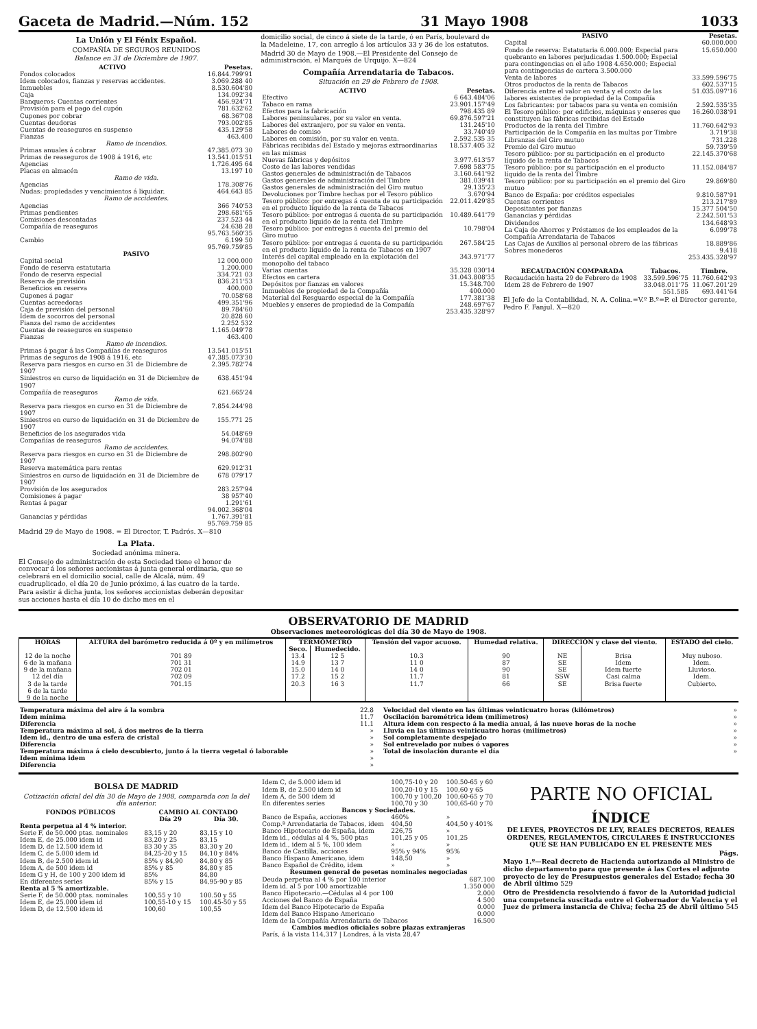Gaceta de Madrid.—Núm. 152 31 Mayo 1908 1033
La Unión y El Fénix Español.
COMPAÑÍA DE SEGUROS REUNIDOS
Balance en 31 de Diciembre de 1907.
| ACTIVO | Pesetas. |
| --- | --- |
| Fondos colocados | 16.844.799'91 |
| Idem colocados, fianzas y reservas accidentes. | 3.069.288 40 |
| Inmuebles | 8.530.604'80 |
| Caja | 134.092'34 |
| Banqueros: Cuentas corrientes | 456.924'71 |
| Provisión para el pago del cupón | 781.632'62 |
| Cupones por cobrar | 68.367'08 |
| Cuentas deudoras | 793.002'85 |
| Cuentas de reaseguros en suspenso | 435.129'58 |
| Fianzas | 463.400 |
| Ramo de incendios. | |
| Primas anuales á cobrar | 47.385.073 30 |
| Primas de reaseguros de 1908 á 1916, etc | 13.541.015'51 |
| Agencias | 1.726.495 64 |
| Placas en almacén | 13.197 10 |
| Ramo de vida. | |
| Agencias | 178.308'76 |
| Nudas: propiedades y vencimientos á liquidar. | 464.643 85 |
| Ramo de accidentes. | |
| Agencias | 366 740'53 |
| Primas pendientes | 298.681'65 |
| Comisiones descontadas | 237.523 44 |
| Compañía de reaseguros | 24.638 28 |
| | 95.763.560'35 |
| Cambio | 6.199 50 |
| | 95.769.759'85 |
| PASIVO | |
| Capital social | 12 000.000 |
| Fondo de reserva estatutaria | 1.200.000 |
| Fondo de reserva especial | 334.721 03 |
| Reserva de previsión | 836.211'53 |
| Beneficios en reserva | 400.000 |
| Cupones á pagar | 70.058'68 |
| Cuentas acreedoras | 499.351'96 |
| Caja de previsión del personal | 89.784'60 |
| Idem de socorros del personal | 20.828 60 |
| Fianza del ramo de accidentes | 2.252 532 |
| Cuentas de reaseguros en suspenso | 1.165.049'78 |
| Fianzas | 463.400 |
| Ramo de incendios. | |
| Primas á pagar á las Compañías de reaseguros | 13.541.015'51 |
| Primas de seguros de 1908 á 1916, etc | 47.385.073'30 |
| Reserva para riesgos en curso en 31 de Diciembre de 1907 | 2.395.782'74 |
| Siniestros en curso de liquidación en 31 de Diciembre de 1907 | 638.451'94 |
| Compañía de reaseguros | 621.665'24 |
| Ramo de vida. | |
| Reserva para riesgos en curso en 31 de Diciembre de 1907 | 7.854.244'98 |
| Siniestros en curso de liquidación en 31 de Diciembre de 1907 | 155.771 25 |
| Beneficios de los asegurados vida | 54.048'69 |
| Compañías de reaseguros | 94.074'88 |
| Ramo de accidentes. | |
| Reserva para riesgos en curso en 31 de Diciembre de 1907 | 298.802'90 |
| Reserva matemática para rentas | 629.912'31 |
| Siniestros en curso de liquidación en 31 de Diciembre de 1907 | 678 079'17 |
| Provisión de los asegurados | 283.257'94 |
| Comisiones á pagar | 38 957'40 |
| Rentas á pagar | 1.291'61 |
| | 94.002.368'04 |
| Ganancias y pérdidas | 1.767.391'81 |
| | 95.769.759 85 |
Madrid 29 de Mayo de 1908. = El Director, T. Padrós. X—810
La Plata.
Sociedad anónima minera.
El Consejo de administración de esta Sociedad tiene el honor de convocar á los señores accionistas á junta general ordinaria, que se celebrará en el domicilio social, calle de Alcalá, núm. 49 cuadruplicado, el día 20 de Junio próximo, á las cuatro de la tarde.
Para asistir á dicha junta, los señores accionistas deberán depositar sus acciones hasta el día 10 de dicho mes en el
domicilio social, de cinco á siete de la tarde, ó en París, boulevard de la Madeleine, 17, con arreglo á los artículos 33 y 36 de los estatutos.
Madrid 30 de Mayo de 1908.—El Presidente del Consejo de administración, el Marqués de Urquijo. X—824
Compañía Arrendataria de Tabacos.
Situación en 29 de Febrero de 1908.
| ACTIVO | Pesetas. |
| --- | --- |
| Efectivo | 6 643.484'06 |
| Tabaco en rama | 23.901.157'49 |
| Efectos para la fabricación | 798.435 89 |
| Labores peninsulares, por su valor en venta. | 69.876.597'21 |
| Labores del extranjero, por su valor en venta. | 131.245'10 |
| Labores de comiso | 33.740'49 |
| Labores en comisión, por su valor en venta. | 2.592.535 35 |
| Fábricas recibidas del Estado y mejoras extraordinarias en las mismas | 18.537.405 32 |
| Nuevas fábricas y depósitos | 3.977.613'57 |
| Costo de las labores vendidas | 7.698 583'75 |
| Gastos generales de administración de Tabacos | 3.160.641'92 |
| Gastos generales de administración del Timbre | 381.039'41 |
| Gastos generales de administración del Giro mutuo | 29.135'23 |
| Devoluciones por Timbre hechas por el Tesoro público | 3.670'94 |
| Tesoro público: por entregas á cuenta de su participación en el producto líquido de la renta de Tabacos | 22.011.429'85 |
| Tesoro público: por entregas á cuenta de su participación en el producto líquido de la renta del Timbre | 10.489.641'79 |
| Tesoro público: por entregas á cuenta del premio del Giro mutuo | 10.798'04 |
| Tesoro público: por entregas á cuenta de su participación en el producto líquido de la renta de Tabacos en 1907 | 267.584'25 |
| Interés del capital empleado en la explotación del monopolio del tabaco | 343.971'77 |
| Varias cuentas | 35.328 030'14 |
| Efectos en cartera | 31.043.808'35 |
| Depósitos por fianzas en valores | 15.348.700 |
| Inmuebles de propiedad de la Compañía | 400.000 |
| Material del Resguardo especial de la Compañía | 177.381'38 |
| Muebles y enseres de propiedad de la Compañía | 248.697'67 |
| | 253.435.328'97 |
| PASIVO | Pesetas. |
| --- | --- |
| Capital | 60.000.000 |
| Fondo de reserva: Estatutaria 6.000.000; Especial para quebranto en labores perjudicadas 1.500.000; Especial para contingencias en el año 1908 4.650.000; Especial para contingencias de cartera 3.500.000 | 15.650.000 |
| Venta de labores | 33.599.596'75 |
| Otros productos de la renta de Tabacos | 602.537'15 |
| Diferencia entre el valor en venta y el costo de las labores existentes de propiedad de la Compañía | 51.035.097'16 |
| Los fabricantes: por tabacos para su venta en comisión | 2.592.535'35 |
| El Tesoro público: por edificios, máquinas y enseres que constituyen las fábricas recibidas del Estado | 16.260.038'91 |
| Productos de la renta del Timbre | 11.760.642'93 |
| Participación de la Compañía en las multas por Timbre | 3.719'38 |
| Libranzas del Giro mutuo | 731.228 |
| Premio del Giro mutuo | 59.739'59 |
| Tesoro público: por su participación en el producto líquido de la renta de Tabacos | 22.145.370'68 |
| Tesoro público: por su participación en el producto líquido de la renta del Timbre | 11.152.084'87 |
| Tesoro público: por su participación en el premio del Giro mutuo | 29.869'80 |
| Banco de España: por créditos especiales | 9.810.587'91 |
| Cuentas corrientes | 213.217'89 |
| Depositantes por fianzas | 15.377 504'50 |
| Ganancias y pérdidas | 2.242.501'53 |
| Dividendos | 134.648'93 |
| La Caja de Ahorros y Préstamos de los empleados de la Compañía Arrendataria de Tabacos | 6.099'78 |
| Las Cajas de Auxilios al personal obrero de las fábricas | 18.889'86 |
| Sobres monederos | 9.418 |
| | 253.435.328'97 |
| RECAUDACIÓN COMPARADA | Tabacos. | Timbre. |
| --- | --- | --- |
| Recaudación hasta 29 de Febrero de 1908 | 33.599.596'75 | 11.760.642'93 |
| Idem 28 de Febrero de 1907 | 33.048.011'75 | 11.067.201'29 |
| | 551.585 | 693.441'64 |
El Jefe de la Contabilidad, N. A. Colina.=V.º B.º=P. el Director gerente, Pedro F. Fanjul. X—820
OBSERVATORIO DE MADRID
Observaciones meteorológicas del día 30 de Mayo de 1908.
| HORAS | ALTURA del barómetro reducida á 0º y en milímetros | TERMÓMETRO | | Tensión del vapor acuoso. | Humedad relativa. | DIRECCIÓN y clase del viento. | | ESTADO del cielo. |
| --- | --- | --- | --- | --- | --- | --- | --- | --- |
| | | Seco. | Humedecido. | | | | | |
| 12 de la noche | 701 89 | 13.4 | 12 5 | 10.3 | 90 | NE | Brisa | Muy nuboso. |
| 6 de la mañana | 701 31 | 14.9 | 13 7 | 11 0 | 87 | SE | Idem | Idem. |
| 9 de la mañana | 702 01 | 15.0 | 14 0 | 14 0 | 90 | SE | Idem fuerte | Lluvioso. |
| 12 del día | 702 09 | 17.2 | 15 2 | 11.7 | 81 | SSW | Casi calma | Idem. |
| 3 de la tarde | 701.15 | 20.3 | 16 3 | 11.7 | 66 | SE | Brisa fuerte | Cubierto. |
| 6 de la tarde | | | | | | | | |
| 9 de la noche | | | | | | | | |
| Temperatura máxima del aire á la sombra | 22.8 |
| Idem mínima | 11.7 |
| Diferencia | 11.1 |
| Temperatura máxima al sol, á dos metros de la tierra | » |
| Idem id., dentro de una esfera de cristal | » |
| Diferencia | » |
| Temperatura máxima á cielo descubierto, junto á la tierra vegetal ó laborable | » |
| Idem mínima idem | » |
| Diferencia | » |
| Velocidad del viento en las últimas veinticuatro horas (kilómetros) | » |
| Oscilación barométrica idem (milímetros) | » |
| Altura idem con respecto á la media anual, á las nueve horas de la noche | » |
| Lluvia en las últimas veinticuatro horas (milímetros) | » |
| Sol completamente despejado | » |
| Sol entrevelado por nubes ó vapores | » |
| Total de insolación durante el día | » |
BOLSA DE MADRID
Cotización oficial del día 30 de Mayo de 1908, comparada con la del día anterior.
| FONDOS PÚBLICOS | CAMBIO AL CONTADO | |
| --- | --- | --- |
| | Día 29 | Día 30. |
| Renta perpetua al 4 % interior. | | |
| Serie F, de 50.000 ptas. nominales | 83,15 y 20 | 83,15 y 10 |
| Idem E, de 25.000 idem id | 83,20 y 25 | 83,15 |
| Idem D, de 12.500 idem id | 83 30 y 35 | 83,30 y 20 |
| Idem C, de 5.000 idem id | 84,25-20 y 15 | 84,10 y 84% |
| Idem B, de 2.500 idem id | 85% y 84,90 | 84,80 y 85 |
| Idem A, de 500 idem id | 85% y 85 | 84,80 y 85 |
| Idem G y H, de 100 y 200 idem id | 85% | 84,80 |
| En diferentes series | 85% y 15 | 84,95-90 y 85 |
| Renta al 5 % amortizable. | | |
| Serie F, de 50.000 ptas. nominales | 100,55 y 10 | 100.50 y 55 |
| Idem E, de 25.000 idem id | 100,55-10 y 15 | 100.45-50 y 55 |
| Idem D, de 12.500 idem id | 100,60 | 100,55 |
| Idem C, de 5.000 idem id | 100,75-10 y 20 | 100.50-65 y 60 |
| Idem B, de 2.500 idem id | 100,20-10 y 15 | 100,60 y 65 |
| Idem A, de 500 idem id | 100,70 y 100,20 | 100,60-65 y 70 |
| En diferentes series | 100,70 y 30 | 100,65-60 y 70 |
| Bancos y Sociedades. | | |
| Banco de España, acciones | 460% | » |
| Comp.ª Arrendataria de Tabacos, idem | 404,50 | 404,50 y 401% |
| Banco Hipotecario de España, idem | 226,75 | » |
| Idem id., cédulas al 4 %, 500 ptas | 101,25 y 05 | 101,25 |
| Idem id., idem al 5 %, 100 idem | » | » |
| Banco de Castilla, acciones | 95% y 94% | 95% |
| Banco Hispano Americano, idem | 148,50 | » |
| Banco Español de Crédito, idem | » | » |
| Resumen general de pesetas nominales negociadas | | |
| Deuda perpetua al 4 % por 100 interior | | 687.100 |
| Idem id. al 5 por 100 amortizable | | 1.350 000 |
| Banco Hipotecario.—Cédulas al 4 por 100 | | 2.000 |
| Acciones del Banco de España | | 4 500 |
| Idem del Banco Hipotecario de España | | 0.000 |
| Idem del Banco Hispano Americano | | 0.000 |
| Idem de la Compañía Arrendataria de Tabacos | | 16.500 |
| Cambios medios oficiales sobre plazas extranjeras | | |
| París, á la vista 114,317 / Londres, á la vista 28,47 | | |
PARTE NO OFICIAL
ÍNDICE
DE LEYES, PROYECTOS DE LEY, REALES DECRETOS, REALES ÓRDENES, REGLAMENTOS, CIRCULARES É INSTRUCCIONES QUE SE HAN PUBLICADO EN EL PRESENTE MES
Págs.
Mayo 1.º—Real decreto de Hacienda autorizando al Ministro de dicho departamento para que presente á las Cortes el adjunto proyecto de ley de Presupuestos generales del Estado; fecha 30 de Abril último 529
Otro de Presidencia resolviendo á favor de la Autoridad judicial una competencia suscitada entre el Gobernador de Valencia y el Juez de primera instancia de Chiva; fecha 25 de Abril último 545